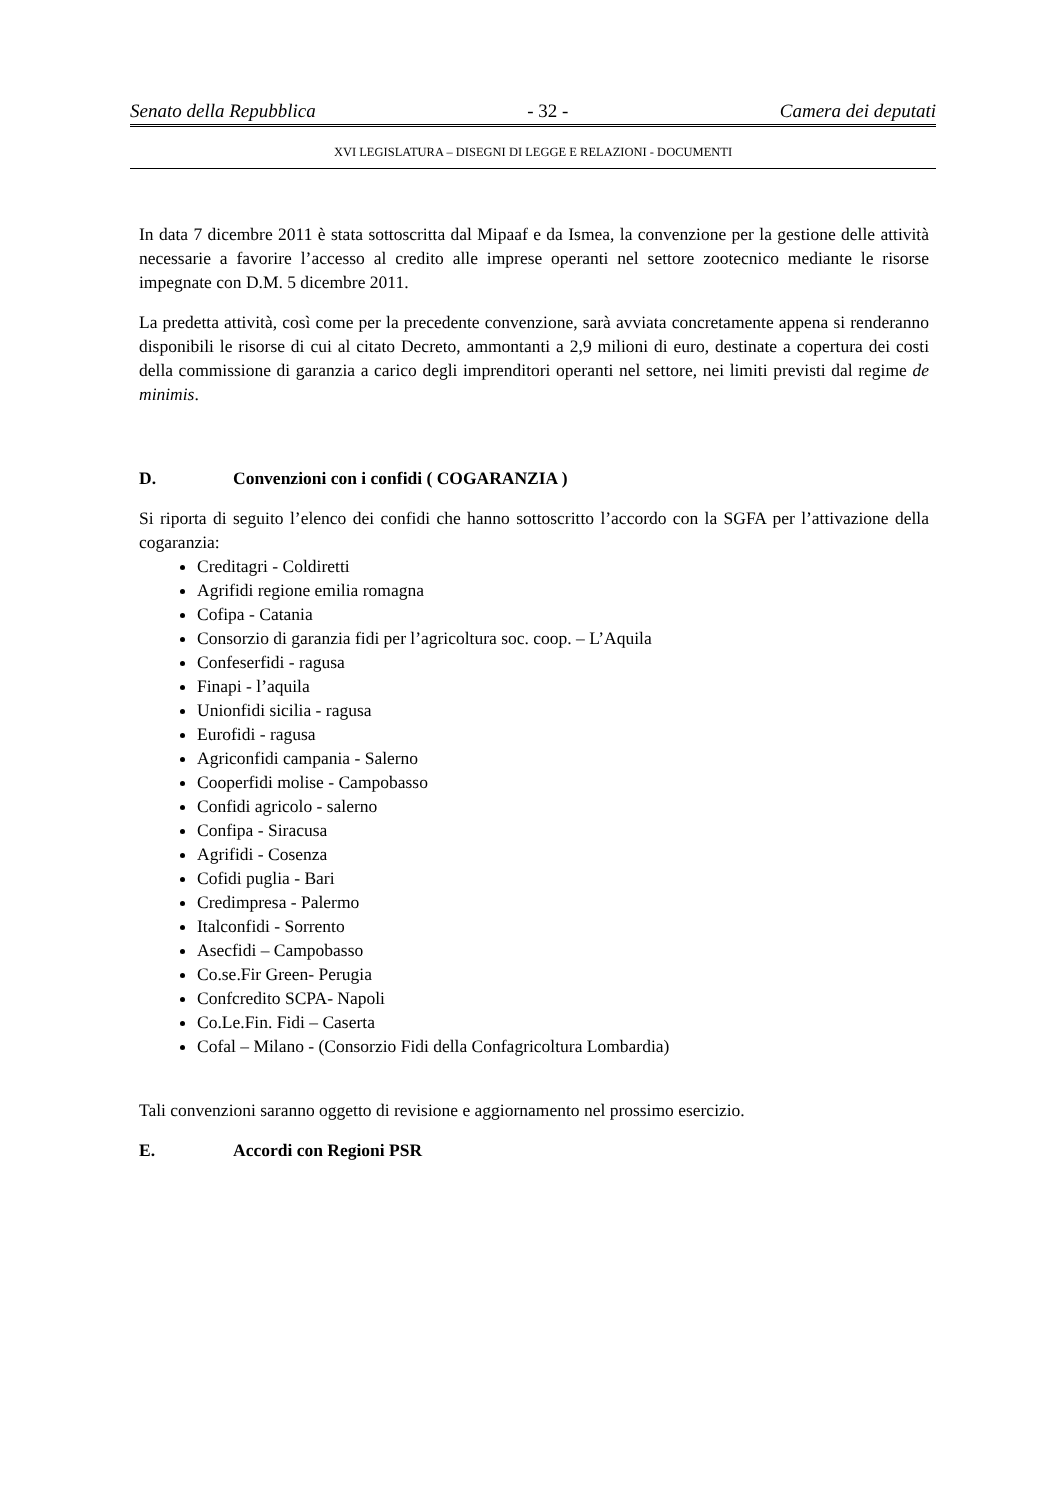Senato della Repubblica - 32 - Camera dei deputati
XVI LEGISLATURA – DISEGNI DI LEGGE E RELAZIONI - DOCUMENTI
In data 7 dicembre 2011 è stata sottoscritta dal Mipaaf e da Ismea, la convenzione per la gestione delle attività necessarie a favorire l’accesso al credito alle imprese operanti nel settore zootecnico mediante le risorse impegnate con D.M. 5 dicembre 2011.
La predetta attività, così come per la precedente convenzione, sarà avviata concretamente appena si renderanno disponibili le risorse di cui al citato Decreto, ammontanti a 2,9 milioni di euro, destinate a copertura dei costi della commissione di garanzia a carico degli imprenditori operanti nel settore, nei limiti previsti dal regime de minimis.
D. Convenzioni con i confidi ( COGARANZIA )
Si riporta di seguito l’elenco dei confidi che hanno sottoscritto l’accordo con la SGFA per l’attivazione della cogaranzia:
Creditagri - Coldiretti
Agrifidi regione emilia romagna
Cofipa - Catania
Consorzio di garanzia fidi per l’agricoltura soc. coop. – L’Aquila
Confeserfidi - ragusa
Finapi - l’aquila
Unionfidi sicilia - ragusa
Eurofidi - ragusa
Agriconfidi campania - Salerno
Cooperfidi molise - Campobasso
Confidi agricolo - salerno
Confipa - Siracusa
Agrifidi - Cosenza
Cofidi puglia - Bari
Credimpresa - Palermo
Italconfidi - Sorrento
Asecfidi – Campobasso
Co.se.Fir Green- Perugia
Confcredito SCPA- Napoli
Co.Le.Fin. Fidi – Caserta
Cofal – Milano - (Consorzio Fidi della Confagricoltura Lombardia)
Tali convenzioni saranno oggetto di revisione e aggiornamento nel prossimo esercizio.
E. Accordi con Regioni PSR